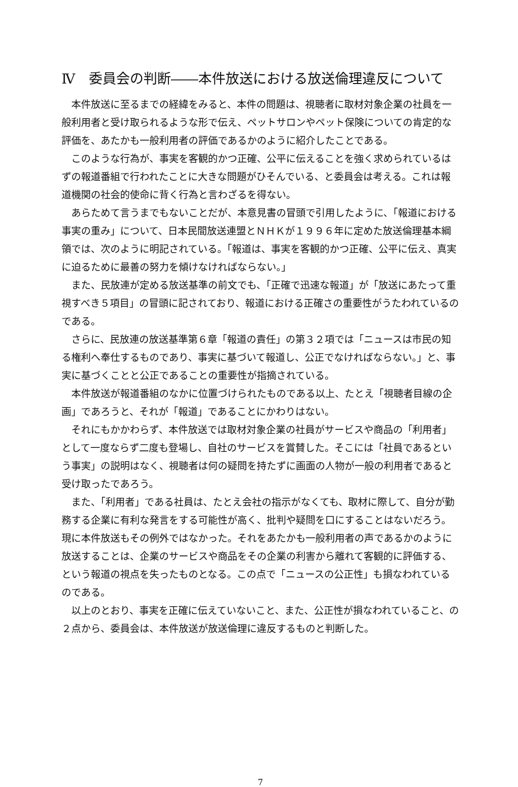Ⅳ　委員会の判断――本件放送における放送倫理違反について
本件放送に至るまでの経緯をみると、本件の問題は、視聴者に取材対象企業の社員を一般利用者と受け取られるような形で伝え、ペットサロンやペット保険についての肯定的な評価を、あたかも一般利用者の評価であるかのように紹介したことである。
このような行為が、事実を客観的かつ正確、公平に伝えることを強く求められているはずの報道番組で行われたことに大きな問題がひそんでいる、と委員会は考える。これは報道機関の社会的使命に背く行為と言わざるを得ない。
あらためて言うまでもないことだが、本意見書の冒頭で引用したように、「報道における事実の重み」について、日本民間放送連盟とＮＨＫが１９９６年に定めた放送倫理基本綱領では、次のように明記されている。「報道は、事実を客観的かつ正確、公平に伝え、真実に迫るために最善の努力を傾けなければならない。」
また、民放連が定める放送基準の前文でも、「正確で迅速な報道」が「放送にあたって重視すべき５項目」の冒頭に記されており、報道における正確さの重要性がうたわれているのである。
さらに、民放連の放送基準第６章「報道の責任」の第３２項では「ニュースは市民の知る権利へ奉仕するものであり、事実に基づいて報道し、公正でなければならない。」と、事実に基づくことと公正であることの重要性が指摘されている。
本件放送が報道番組のなかに位置づけられたものである以上、たとえ「視聴者目線の企画」であろうと、それが「報道」であることにかわりはない。
それにもかかわらず、本件放送では取材対象企業の社員がサービスや商品の「利用者」として一度ならず二度も登場し、自社のサービスを賞賛した。そこには「社員であるという事実」の説明はなく、視聴者は何の疑問を持たずに画面の人物が一般の利用者であると受け取ったであろう。
また、「利用者」である社員は、たとえ会社の指示がなくても、取材に際して、自分が勤務する企業に有利な発言をする可能性が高く、批判や疑問を口にすることはないだろう。現に本件放送もその例外ではなかった。それをあたかも一般利用者の声であるかのように放送することは、企業のサービスや商品をその企業の利害から離れて客観的に評価する、という報道の視点を失ったものとなる。この点で「ニュースの公正性」も損なわれているのである。
以上のとおり、事実を正確に伝えていないこと、また、公正性が損なわれていること、の２点から、委員会は、本件放送が放送倫理に違反するものと判断した。
7